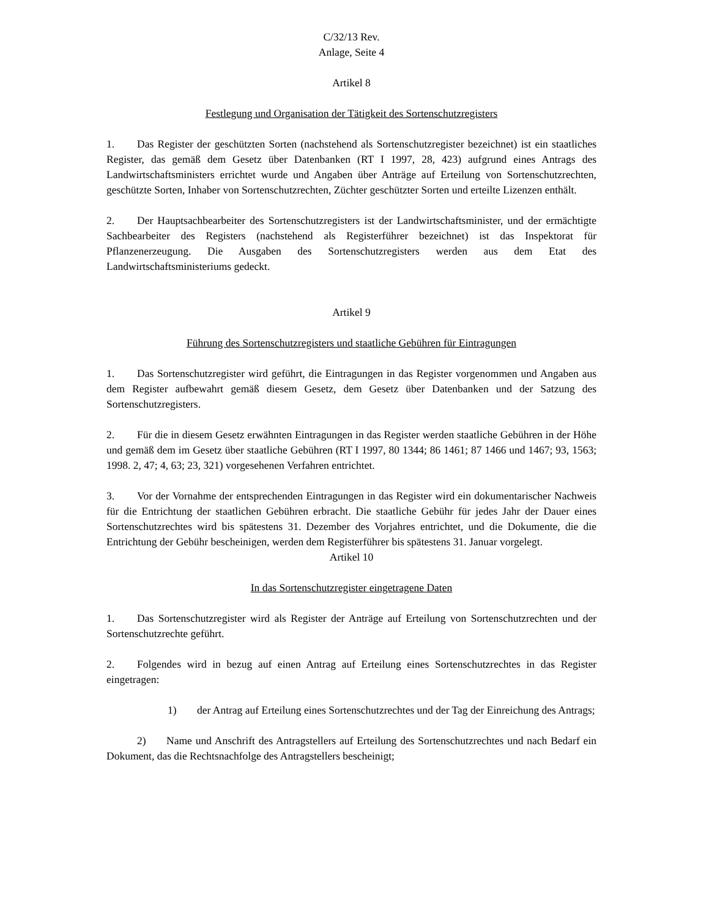C/32/13 Rev.
Anlage, Seite 4
Artikel 8
Festlegung und Organisation der Tätigkeit des Sortenschutzregisters
1. Das Register der geschützten Sorten (nachstehend als Sortenschutzregister bezeichnet) ist ein staatliches Register, das gemäß dem Gesetz über Datenbanken (RT I 1997, 28, 423) aufgrund eines Antrags des Landwirtschaftsministers errichtet wurde und Angaben über Anträge auf Erteilung von Sortenschutzrechten, geschützte Sorten, Inhaber von Sortenschutzrechten, Züchter geschützter Sorten und erteilte Lizenzen enthält.
2. Der Hauptsachbearbeiter des Sortenschutzregisters ist der Landwirtschaftsminister, und der ermächtigte Sachbearbeiter des Registers (nachstehend als Registerführer bezeichnet) ist das Inspektorat für Pflanzenerzeugung. Die Ausgaben des Sortenschutzregisters werden aus dem Etat des Landwirtschaftsministeriums gedeckt.
Artikel 9
Führung des Sortenschutzregisters und staatliche Gebühren für Eintragungen
1. Das Sortenschutzregister wird geführt, die Eintragungen in das Register vorgenommen und Angaben aus dem Register aufbewahrt gemäß diesem Gesetz, dem Gesetz über Datenbanken und der Satzung des Sortenschutzregisters.
2. Für die in diesem Gesetz erwähnten Eintragungen in das Register werden staatliche Gebühren in der Höhe und gemäß dem im Gesetz über staatliche Gebühren (RT I 1997, 80 1344; 86 1461; 87 1466 und 1467; 93, 1563; 1998. 2, 47; 4, 63; 23, 321) vorgesehenen Verfahren entrichtet.
3. Vor der Vornahme der entsprechenden Eintragungen in das Register wird ein dokumentarischer Nachweis für die Entrichtung der staatlichen Gebühren erbracht. Die staatliche Gebühr für jedes Jahr der Dauer eines Sortenschutzrechtes wird bis spätestens 31. Dezember des Vorjahres entrichtet, und die Dokumente, die die Entrichtung der Gebühr bescheinigen, werden dem Registerführer bis spätestens 31. Januar vorgelegt.
Artikel 10
In das Sortenschutzregister eingetragene Daten
1. Das Sortenschutzregister wird als Register der Anträge auf Erteilung von Sortenschutzrechten und der Sortenschutzrechte geführt.
2. Folgendes wird in bezug auf einen Antrag auf Erteilung eines Sortenschutzrechtes in das Register eingetragen:
1) der Antrag auf Erteilung eines Sortenschutzrechtes und der Tag der Einreichung des Antrags;
2) Name und Anschrift des Antragstellers auf Erteilung des Sortenschutzrechtes und nach Bedarf ein Dokument, das die Rechtsnachfolge des Antragstellers bescheinigt;